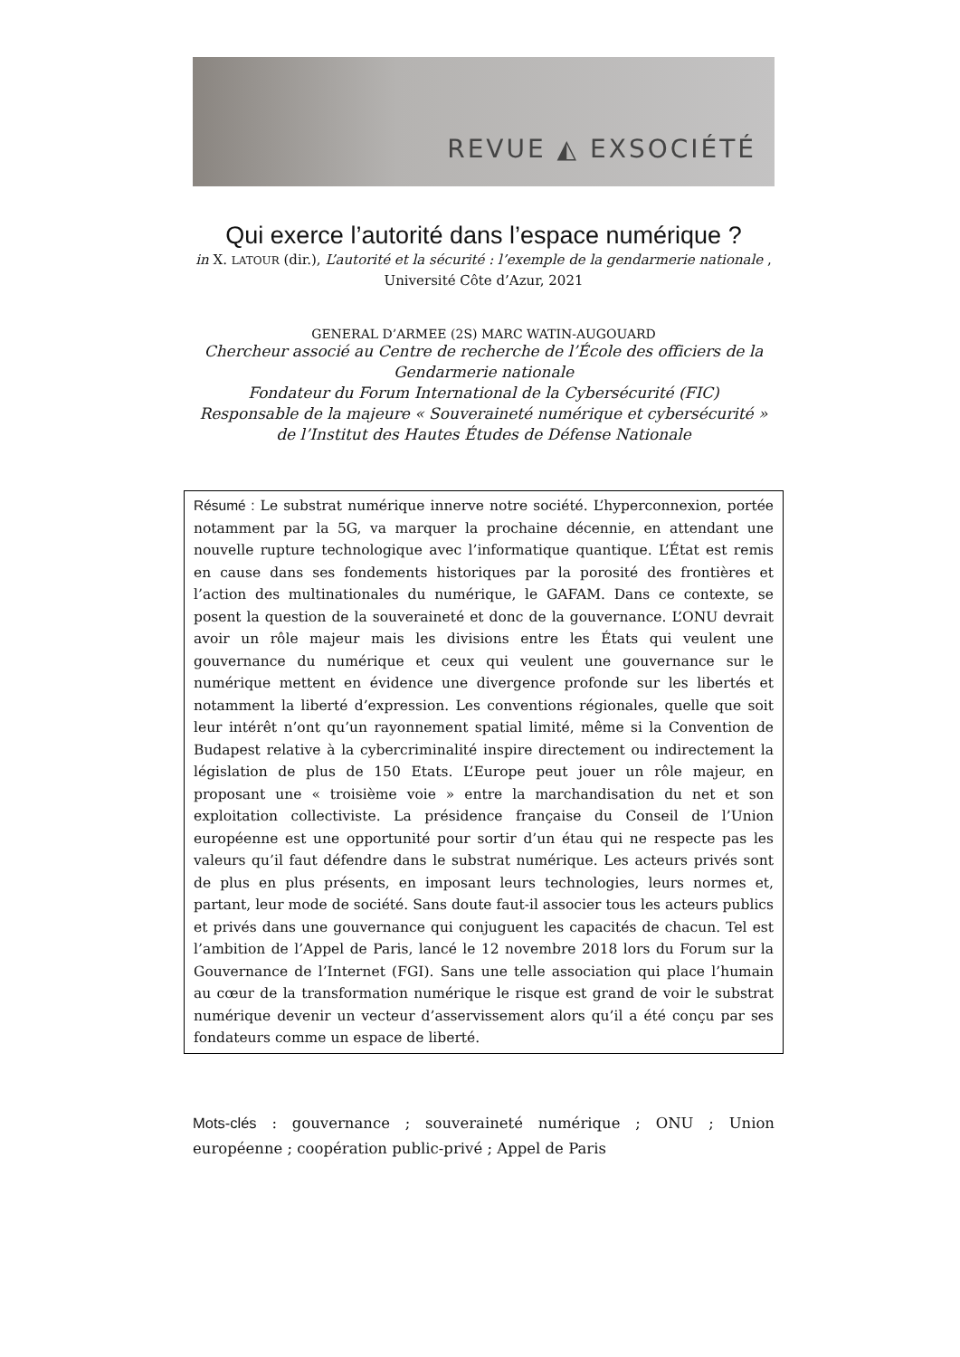REVUE ◭ EXSOCIÉTÉ
Qui exerce l’autorité dans l’espace numérique ?
in X. LATOUR (dir.), L’autorité et la sécurité : l’exemple de la gendarmerie nationale , Université Côte d’Azur, 2021
GENERAL D’ARMEE (2S) MARC WATIN-AUGOUARD
Chercheur associé au Centre de recherche de l’École des officiers de la Gendarmerie nationale
Fondateur du Forum International de la Cybersécurité (FIC)
Responsable de la majeure « Souveraineté numérique et cybersécurité » de l’Institut des Hautes Études de Défense Nationale
Résumé : Le substrat numérique innerve notre société. L’hyperconnexion, portée notamment par la 5G, va marquer la prochaine décennie, en attendant une nouvelle rupture technologique avec l’informatique quantique. L’État est remis en cause dans ses fondements historiques par la porosité des frontières et l’action des multinationales du numérique, le GAFAM. Dans ce contexte, se posent la question de la souveraineté et donc de la gouvernance. L’ONU devrait avoir un rôle majeur mais les divisions entre les États qui veulent une gouvernance du numérique et ceux qui veulent une gouvernance sur le numérique mettent en évidence une divergence profonde sur les libertés et notamment la liberté d’expression. Les conventions régionales, quelle que soit leur intérêt n’ont qu’un rayonnement spatial limité, même si la Convention de Budapest relative à la cybercriminalité inspire directement ou indirectement la législation de plus de 150 Etats. L’Europe peut jouer un rôle majeur, en proposant une « troisième voie » entre la marchandisation du net et son exploitation collectiviste. La présidence française du Conseil de l’Union européenne est une opportunité pour sortir d’un étau qui ne respecte pas les valeurs qu’il faut défendre dans le substrat numérique. Les acteurs privés sont de plus en plus présents, en imposant leurs technologies, leurs normes et, partant, leur mode de société. Sans doute faut-il associer tous les acteurs publics et privés dans une gouvernance qui conjuguent les capacités de chacun. Tel est l’ambition de l’Appel de Paris, lancé le 12 novembre 2018 lors du Forum sur la Gouvernance de l’Internet (FGI). Sans une telle association qui place l’humain au cœur de la transformation numérique le risque est grand de voir le substrat numérique devenir un vecteur d’asservissement alors qu’il a été conçu par ses fondateurs comme un espace de liberté.
Mots-clés : gouvernance ; souveraineté numérique ; ONU ; Union européenne ; coopération public-privé ; Appel de Paris